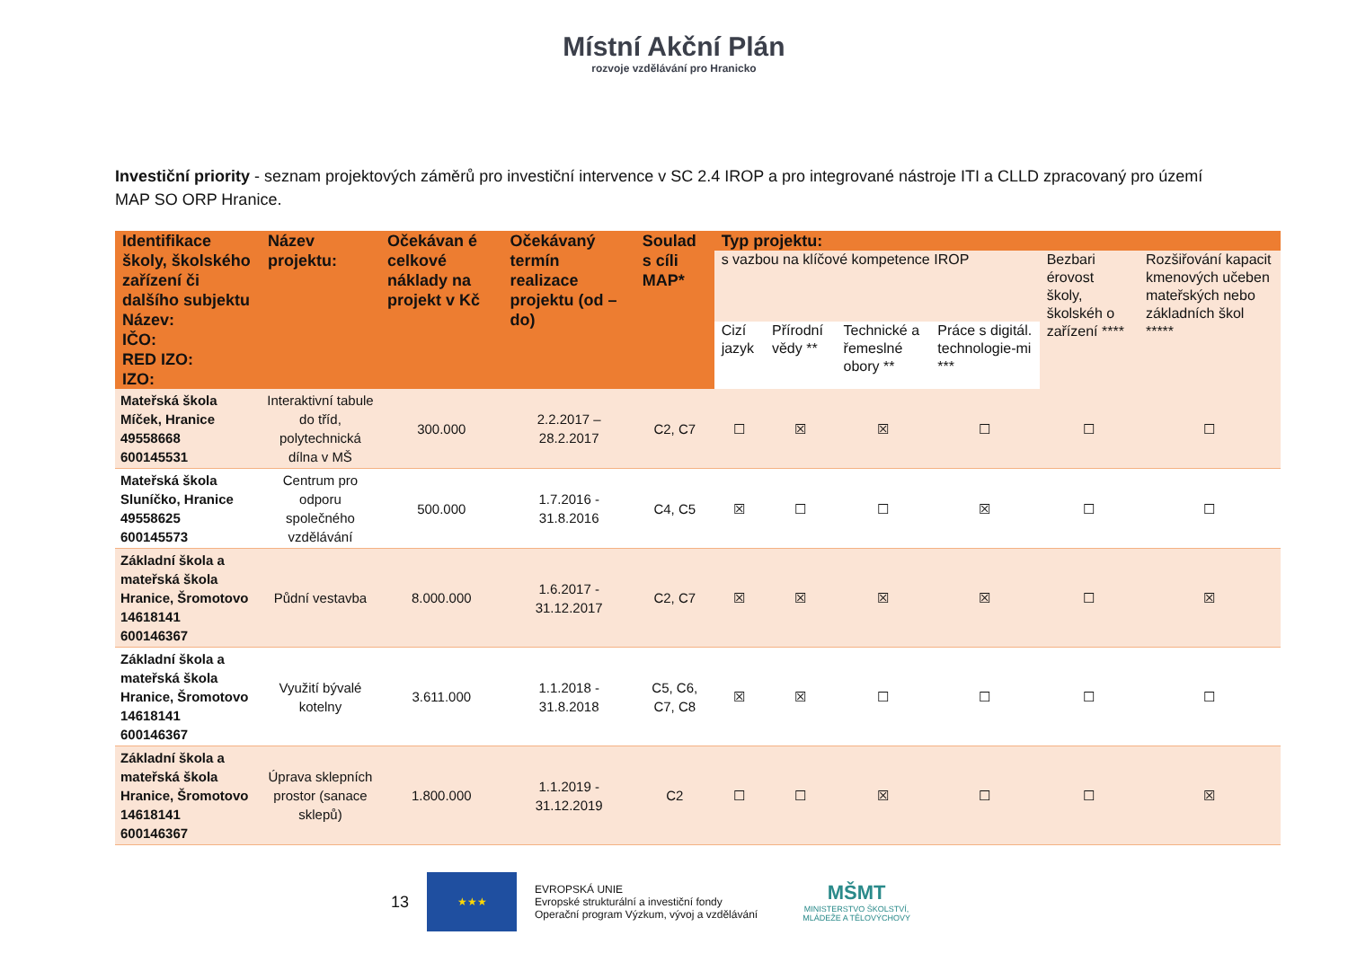Místní Akční Plán
rozvoje vzdělávání pro Hranicko
Investiční priority - seznam projektových záměrů pro investiční intervence v SC 2.4 IROP a pro integrované nástroje ITI a CLLD zpracovaný pro území MAP SO ORP Hranice.
| Identifikace školy, školského zařízení či dalšího subjektu Název: IČO: RED IZO: IZO: | Název projektu: | Očekávan é celkové náklady na projekt v Kč | Očekávaný termín realizace projektu (od – do) | Soulad s cíli MAP* | Typ projektu: | | | | | |
| --- | --- | --- | --- | --- | --- | --- | --- | --- | --- | --- |
| | | | | | s vazbou na klíčové kompetence IROP | | | | Bezbari érovost školy, školskéh o zařízení **** | Rozšiřování kapacit kmenových učeben mateřských nebo základních škol ***** |
| | | | | | Cizí jazyk | Přírodní vědy ** | Technické a řemeslné obory ** | Práce s digitál. technologie-mi *** | | |
| Mateřská škola Míček, Hranice 49558668 600145531 | Interaktivní tabule do tříd, polytechnická dílna v MŠ | 300.000 | 2.2.2017 – 28.2.2017 | C2, C7 | ☐ | ☒ | ☒ | ☐ | ☐ | ☐ |
| Mateřská škola Sluníčko, Hranice 49558625 600145573 | Centrum pro odporu společného vzdělávání | 500.000 | 1.7.2016 - 31.8.2016 | C4, C5 | ☒ | ☐ | ☐ | ☒ | ☐ | ☐ |
| Základní škola a mateřská škola Hranice, Šromotovo 14618141 600146367 | Půdní vestavba | 8.000.000 | 1.6.2017 - 31.12.2017 | C2, C7 | ☒ | ☒ | ☒ | ☒ | ☐ | ☒ |
| Základní škola a mateřská škola Hranice, Šromotovo 14618141 600146367 | Využití bývalé kotelny | 3.611.000 | 1.1.2018 - 31.8.2018 | C5, C6, C7, C8 | ☒ | ☒ | ☐ | ☐ | ☐ | ☐ |
| Základní škola a mateřská škola Hranice, Šromotovo 14618141 600146367 | Úprava sklepních prostor (sanace sklepů) | 1.800.000 | 1.1.2019 - 31.12.2019 | C2 | ☐ | ☐ | ☒ | ☐ | ☐ | ☒ |
13
★★★
EVROPSKÁ UNIE
Evropské strukturální a investiční fondy
Operační program Výzkum, vývoj a vzdělávání
MŠMT
MINISTERSTVO ŠKOLSTVÍ,
MLÁDEŽE A TĚLOVÝCHOVY